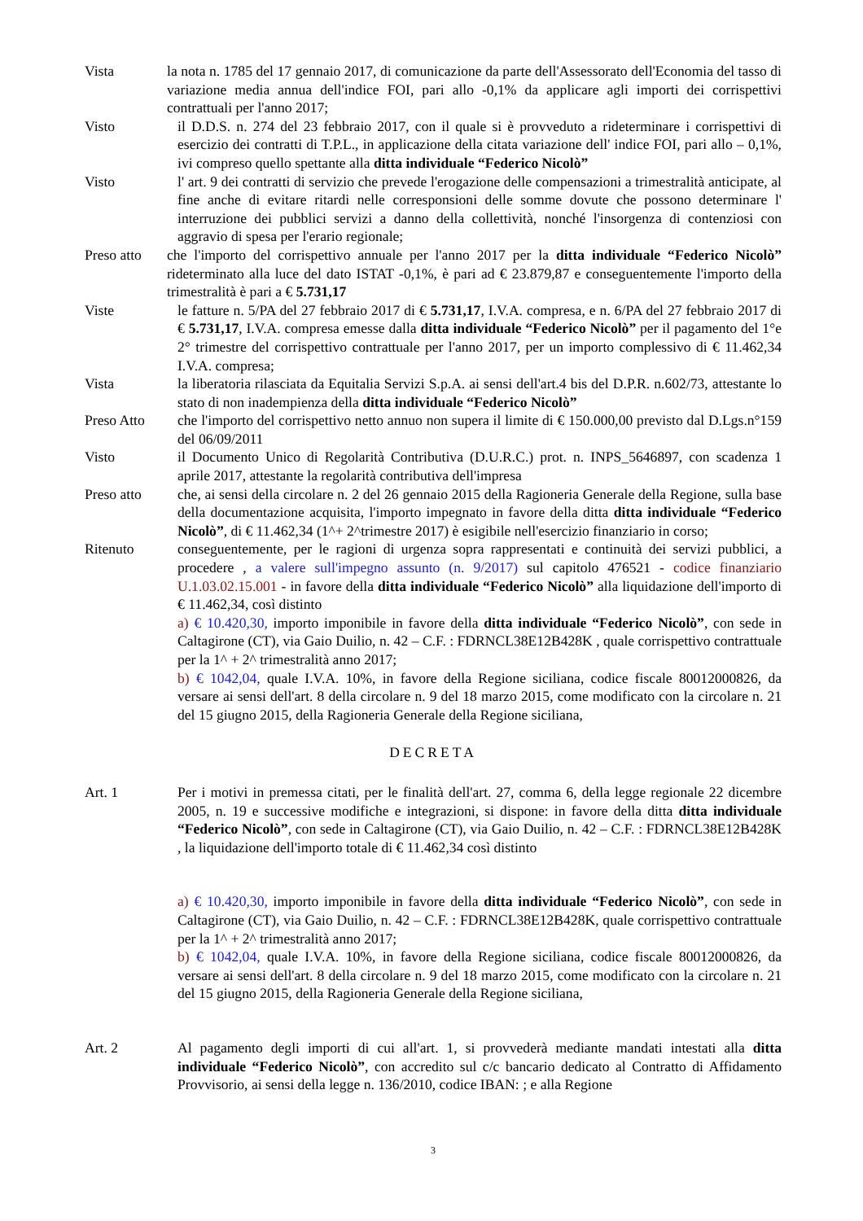Vista la nota n. 1785 del 17 gennaio 2017, di comunicazione da parte dell'Assessorato dell'Economia del tasso di variazione media annua dell'indice FOI, pari allo -0,1% da applicare agli importi dei corrispettivi contrattuali per l'anno 2017;
Visto il D.D.S. n. 274 del 23 febbraio 2017, con il quale si è provveduto a rideterminare i corrispettivi di esercizio dei contratti di T.P.L., in applicazione della citata variazione dell' indice FOI, pari allo – 0,1%, ivi compreso quello spettante alla ditta individuale “Federico Nicolò”
Visto l' art. 9 dei contratti di servizio che prevede l'erogazione delle compensazioni a trimestralità anticipate, al fine anche di evitare ritardi nelle corresponsioni delle somme dovute che possono determinare l' interruzione dei pubblici servizi a danno della collettività, nonché l'insorgenza di contenziosi con aggravio di spesa per l'erario regionale;
Preso atto
che l'importo del corrispettivo annuale per l'anno 2017 per la ditta individuale “Federico Nicolò” rideterminato alla luce del dato ISTAT -0,1%, è pari ad € 23.879,87 e conseguentemente l'importo della trimestralità è pari a € 5.731,17
Viste le fatture n. 5/PA del 27 febbraio 2017 di € 5.731,17, I.V.A. compresa, e n. 6/PA del 27 febbraio 2017 di € 5.731,17, I.V.A. compresa emesse dalla ditta individuale “Federico Nicolò” per il pagamento del 1°e 2° trimestre del corrispettivo contrattuale per l'anno 2017, per un importo complessivo di € 11.462,34 I.V.A. compresa;
Vista la liberatoria rilasciata da Equitalia Servizi S.p.A. ai sensi dell'art.4 bis del D.P.R. n.602/73, attestante lo stato di non inadempienza della ditta individuale “Federico Nicolò”
Preso Atto che l'importo del corrispettivo netto annuo non supera il limite di € 150.000,00 previsto dal D.Lgs.n°159 del 06/09/2011
Visto il Documento Unico di Regolarità Contributiva (D.U.R.C.) prot. n. INPS_5646897, con scadenza 1 aprile 2017, attestante la regolarità contributiva dell'impresa
Preso atto che, ai sensi della circolare n. 2 del 26 gennaio 2015 della Ragioneria Generale della Regione, sulla base della documentazione acquisita, l'importo impegnato in favore della ditta ditta individuale “Federico Nicolò”, di € 11.462,34 (1^+ 2^trimestre 2017) è esigibile nell'esercizio finanziario in corso;
Ritenuto conseguentemente, per le ragioni di urgenza sopra rappresentati e continuità dei servizi pubblici, a procedere , a valere sull'impegno assunto (n. 9/2017) sul capitolo 476521 - codice finanziario U.1.03.02.15.001 - in favore della ditta individuale “Federico Nicolò” alla liquidazione dell'importo di € 11.462,34, così distinto
a) € 10.420,30, importo imponibile in favore della ditta individuale “Federico Nicolò”, con sede in Caltagirone (CT), via Gaio Duilio, n. 42 – C.F. : FDRNCL38E12B428K , quale corrispettivo contrattuale per la 1^ + 2^ trimestralità anno 2017;
b) € 1042,04, quale I.V.A. 10%, in favore della Regione siciliana, codice fiscale 80012000826, da versare ai sensi dell'art. 8 della circolare n. 9 del 18 marzo 2015, come modificato con la circolare n. 21 del 15 giugno 2015, della Ragioneria Generale della Regione siciliana,
DECRETA
Art. 1 Per i motivi in premessa citati, per le finalità dell'art. 27, comma 6, della legge regionale 22 dicembre 2005, n. 19 e successive modifiche e integrazioni, si dispone: in favore della ditta ditta individuale “Federico Nicolò”, con sede in Caltagirone (CT), via Gaio Duilio, n. 42 – C.F. : FDRNCL38E12B428K , la liquidazione dell'importo totale di € 11.462,34 così distinto
a) € 10.420,30, importo imponibile in favore della ditta individuale “Federico Nicolò”, con sede in Caltagirone (CT), via Gaio Duilio, n. 42 – C.F. : FDRNCL38E12B428K, quale corrispettivo contrattuale per la 1^ + 2^ trimestralità anno 2017;
b) € 1042,04, quale I.V.A. 10%, in favore della Regione siciliana, codice fiscale 80012000826, da versare ai sensi dell'art. 8 della circolare n. 9 del 18 marzo 2015, come modificato con la circolare n. 21 del 15 giugno 2015, della Ragioneria Generale della Regione siciliana,
Art. 2 Al pagamento degli importi di cui all'art. 1, si provvederà mediante mandati intestati alla ditta individuale “Federico Nicolò”, con accredito sul c/c bancario dedicato al Contratto di Affidamento Provvisorio, ai sensi della legge n. 136/2010, codice IBAN: ; e alla Regione
3